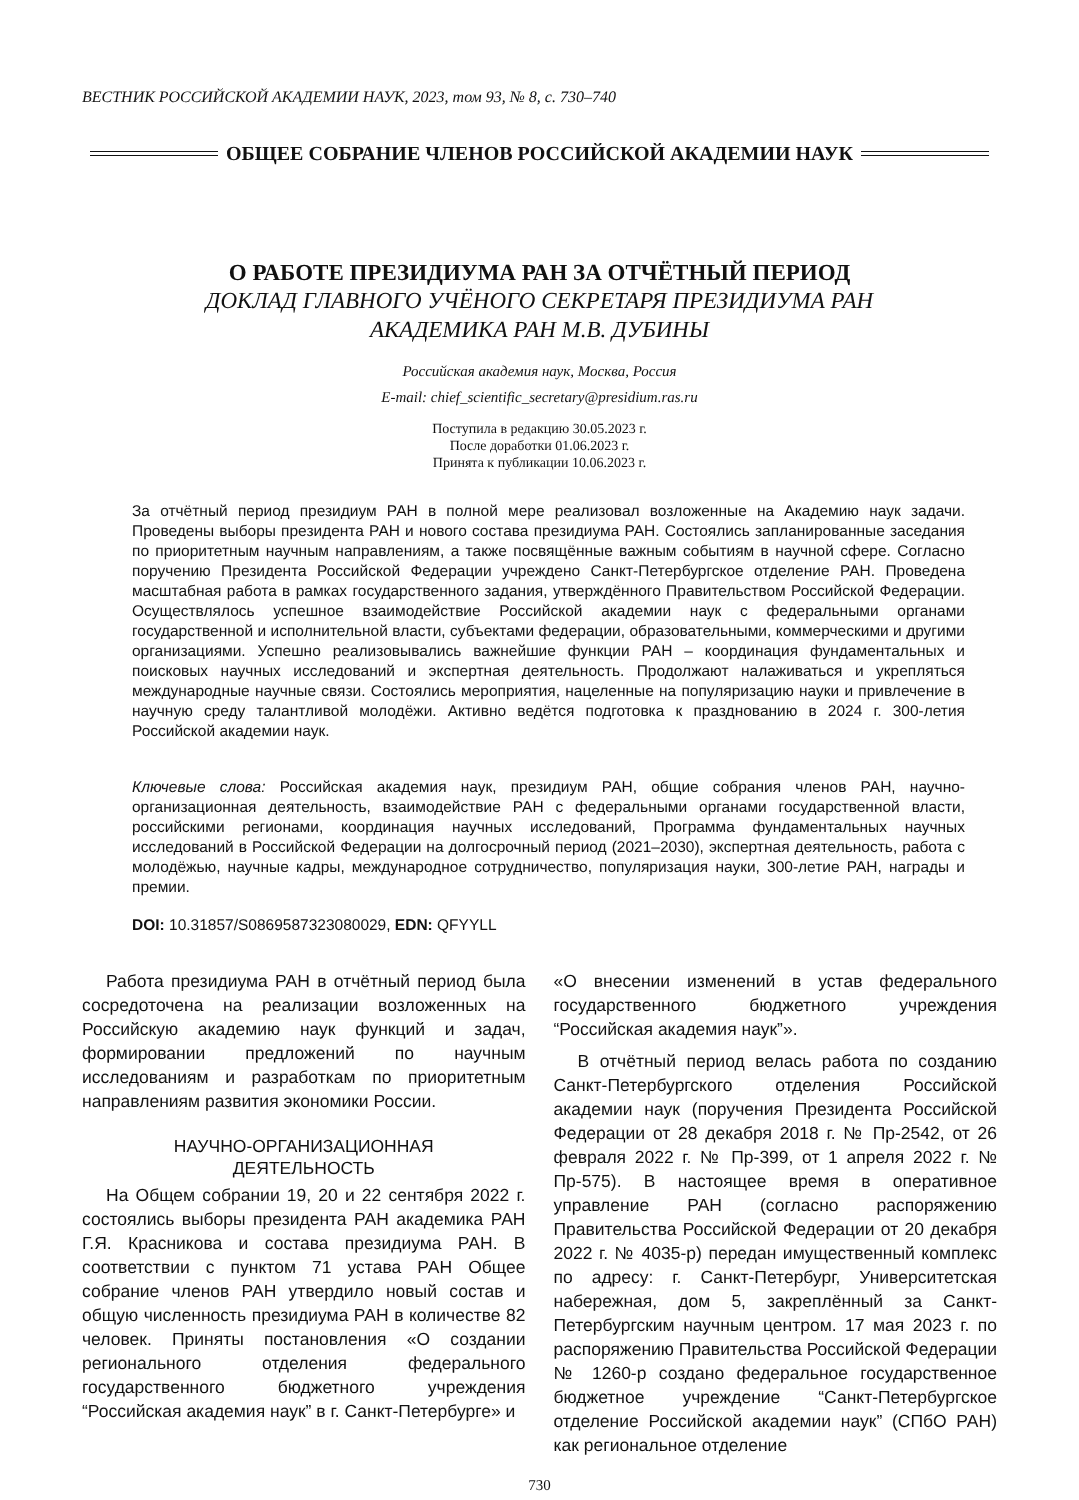ВЕСТНИК РОССИЙСКОЙ АКАДЕМИИ НАУК, 2023, том 93, № 8, с. 730–740
ОБЩЕЕ СОБРАНИЕ ЧЛЕНОВ РОССИЙСКОЙ АКАДЕМИИ НАУК
О РАБОТЕ ПРЕЗИДИУМА РАН ЗА ОТЧЁТНЫЙ ПЕРИОД
ДОКЛАД ГЛАВНОГО УЧЁНОГО СЕКРЕТАРЯ ПРЕЗИДИУМА РАН
АКАДЕМИКА РАН М.В. ДУБИНЫ
Российская академия наук, Москва, Россия
E-mail: chief_scientific_secretary@presidium.ras.ru
Поступила в редакцию 30.05.2023 г.
После доработки 01.06.2023 г.
Принята к публикации 10.06.2023 г.
За отчётный период президиум РАН в полной мере реализовал возложенные на Академию наук задачи. Проведены выборы президента РАН и нового состава президиума РАН. Состоялись запланированные заседания по приоритетным научным направлениям, а также посвящённые важным событиям в научной сфере. Согласно поручению Президента Российской Федерации учреждено Санкт-Петербургское отделение РАН. Проведена масштабная работа в рамках государственного задания, утверждённого Правительством Российской Федерации. Осуществлялось успешное взаимодействие Российской академии наук с федеральными органами государственной и исполнительной власти, субъектами федерации, образовательными, коммерческими и другими организациями. Успешно реализовывались важнейшие функции РАН – координация фундаментальных и поисковых научных исследований и экспертная деятельность. Продолжают налаживаться и укрепляться международные научные связи. Состоялись мероприятия, нацеленные на популяризацию науки и привлечение в научную среду талантливой молодёжи. Активно ведётся подготовка к празднованию в 2024 г. 300-летия Российской академии наук.
Ключевые слова: Российская академия наук, президиум РАН, общие собрания членов РАН, научно-организационная деятельность, взаимодействие РАН с федеральными органами государственной власти, российскими регионами, координация научных исследований, Программа фундаментальных научных исследований в Российской Федерации на долгосрочный период (2021–2030), экспертная деятельность, работа с молодёжью, научные кадры, международное сотрудничество, популяризация науки, 300-летие РАН, награды и премии.
DOI: 10.31857/S0869587323080029, EDN: QFYYLL
Работа президиума РАН в отчётный период была сосредоточена на реализации возложенных на Российскую академию наук функций и задач, формировании предложений по научным исследованиям и разработкам по приоритетным направлениям развития экономики России.
НАУЧНО-ОРГАНИЗАЦИОННАЯ
ДЕЯТЕЛЬНОСТЬ
На Общем собрании 19, 20 и 22 сентября 2022 г. состоялись выборы президента РАН академика РАН Г.Я. Красникова и состава президиума РАН. В соответствии с пунктом 71 устава РАН Общее собрание членов РАН утвердило новый состав и общую численность президиума РАН в количестве 82 человек. Приняты постановления «О создании регионального отделения федерального государственного бюджетного учреждения “Российская академия наук” в г. Санкт-Петербурге» и
«О внесении изменений в устав федерального государственного бюджетного учреждения “Российская академия наук”».
В отчётный период велась работа по созданию Санкт-Петербургского отделения Российской академии наук (поручения Президента Российской Федерации от 28 декабря 2018 г. № Пр-2542, от 26 февраля 2022 г. № Пр-399, от 1 апреля 2022 г. № Пр-575). В настоящее время в оперативное управление РАН (согласно распоряжению Правительства Российской Федерации от 20 декабря 2022 г. № 4035-р) передан имущественный комплекс по адресу: г. Санкт-Петербург, Университетская набережная, дом 5, закреплённый за Санкт-Петербургским научным центром. 17 мая 2023 г. по распоряжению Правительства Российской Федерации № 1260-р создано федеральное государственное бюджетное учреждение “Санкт-Петербургское отделение Российской академии наук” (СПбО РАН) как региональное отделение
730